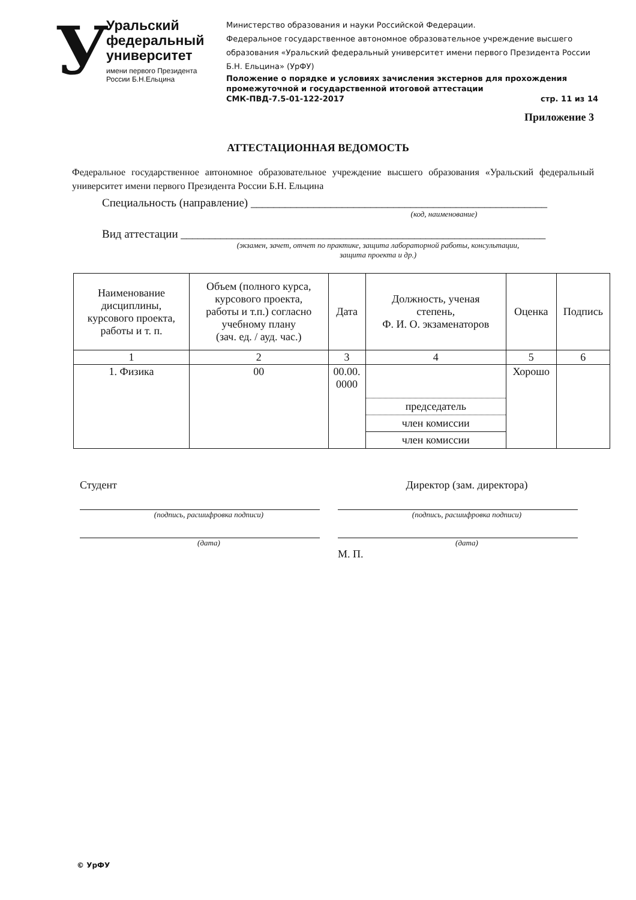У
Уральский
федеральный
университет
имени первого Президента
России Б.Н.Ельцина
Министерство образования и науки Российской Федерации.
Федеральное государственное автономное образовательное учреждение высшего образования «Уральский федеральный университет имени первого Президента России Б.Н. Ельцина» (УрФУ)
Положение о порядке и условиях зачисления экстернов для прохождения промежуточной и государственной итоговой аттестации
СМК-ПВД-7.5-01-122-2017 стр. 11 из 14
Приложение 3
АТТЕСТАЦИОННАЯ ВЕДОМОСТЬ
Федеральное государственное автономное образовательное учреждение высшего образования «Уральский федеральный университет имени первого Президента России Б.Н. Ельцина
Специальность (направление) ____________________________________________________
(код, наименование)
Вид аттестации ________________________________________________________________
(экзамен, зачет, отчет по практике, защита лабораторной работы, консультации,
защита проекта и др.)
| Наименование дисциплины, курсового проекта, работы и т. п. | Объем (полного курса, курсового проекта, работы и т.п.) согласно учебному плану (зач. ед. / ауд. час.) | Дата | Должность, ученая степень, Ф. И. О. экзаменаторов | Оценка | Подпись |
| --- | --- | --- | --- | --- | --- |
| 1 | 2 | 3 | 4 | 5 | 6 |
| 1. Физика | 00 | 00.00. 0000 | председатель член комиссии член комиссии | Хорошо | |
Студент
(подпись, расшифровка подписи)
(дата)
Директор (зам. директора)
(подпись, расшифровка подписи)
(дата)
М. П.
© УрФУ